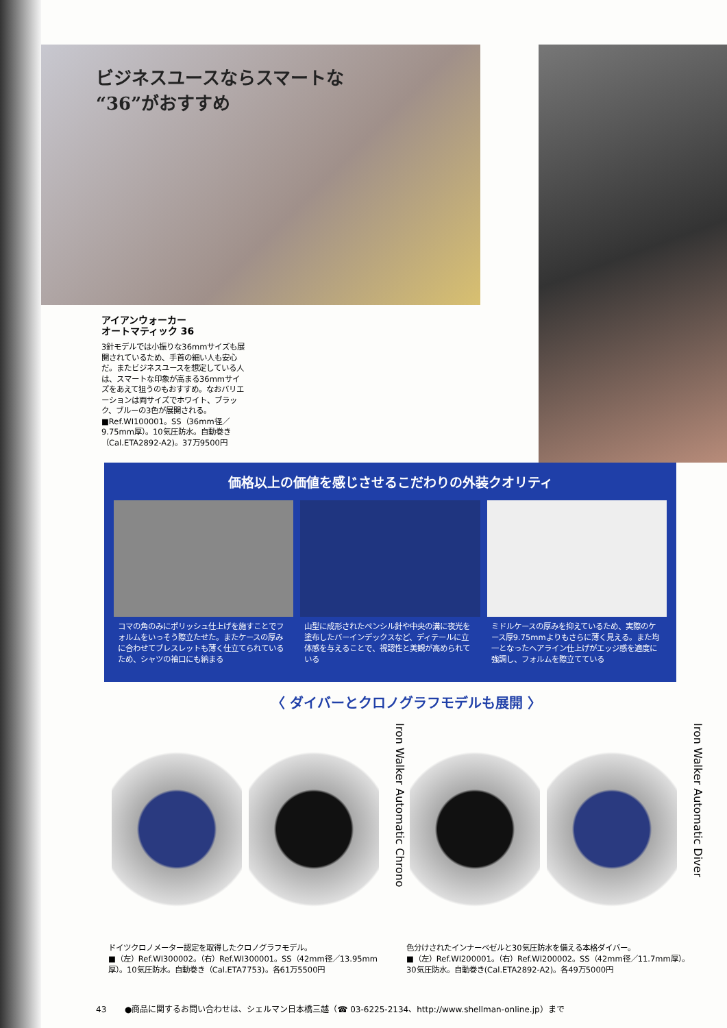ビジネスユースならスマートな
“36”がおすすめ
アイアンウォーカー
オートマティック 36
3針モデルでは小振りな36mmサイズも展開されているため、手首の細い人も安心だ。またビジネスユースを想定している人は、スマートな印象が高まる36mmサイズをあえて狙うのもおすすめ。なおバリエーションは両サイズでホワイト、ブラック、ブルーの3色が展開される。
■Ref.WI100001。SS（36mm径／9.75mm厚）。10気圧防水。自動巻き（Cal.ETA2892-A2)。37万9500円
価格以上の価値を感じさせるこだわりの外装クオリティ
コマの角のみにポリッシュ仕上げを施すことでフォルムをいっそう際立たせた。またケースの厚みに合わせてブレスレットも薄く仕立てられているため、シャツの袖口にも納まる
山型に成形されたペンシル針や中央の溝に夜光を塗布したバーインデックスなど、ディテールに立体感を与えることで、視認性と美観が高められている
ミドルケースの厚みを抑えているため、実際のケース厚9.75mmよりもさらに薄く見える。また均一となったヘアライン仕上げがエッジ感を適度に強調し、フォルムを際立てている
〈 ダイバーとクロノグラフモデルも展開 〉
ドイツクロノメーター認定を取得したクロノグラフモデル。
■（左）Ref.WI300002。（右）Ref.WI300001。SS（42mm径／13.95mm厚）。10気圧防水。自動巻き（Cal.ETA7753)。各61万5500円
Iron Walker Automatic Chrono
色分けされたインナーベゼルと30気圧防水を備える本格ダイバー。
■（左）Ref.WI200001。（右）Ref.WI200002。SS（42mm径／11.7mm厚）。30気圧防水。自動巻き(Cal.ETA2892-A2)。各49万5000円
Iron Walker Automatic Diver
43 ●商品に関するお問い合わせは、シェルマン日本橋三越（☎ 03-6225-2134、http://www.shellman-online.jp）まで